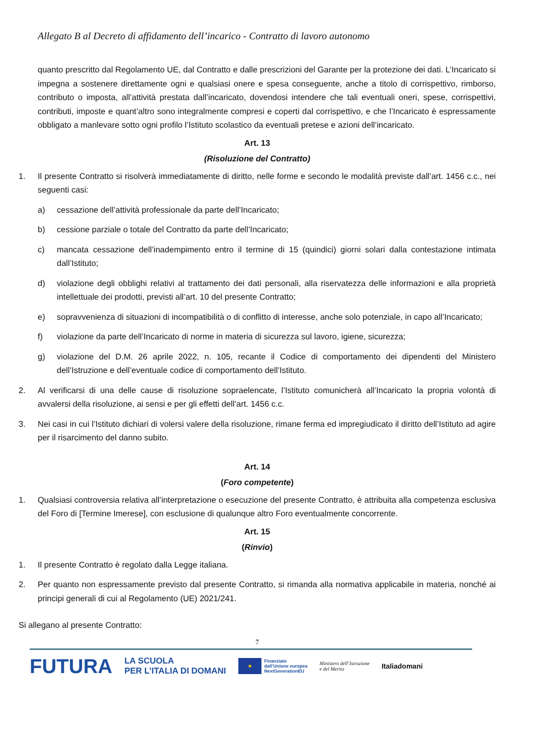Allegato B al Decreto di affidamento dell’incarico - Contratto di lavoro autonomo
quanto prescritto dal Regolamento UE, dal Contratto e dalle prescrizioni del Garante per la protezione dei dati. L’Incaricato si impegna a sostenere direttamente ogni e qualsiasi onere e spesa conseguente, anche a titolo di corrispettivo, rimborso, contributo o imposta, all’attività prestata dall’incaricato, dovendosi intendere che tali eventuali oneri, spese, corrispettivi, contributi, imposte e quant’altro sono integralmente compresi e coperti dal corrispettivo, e che l’Incaricato è espressamente obbligato a manlevare sotto ogni profilo l’Istituto scolastico da eventuali pretese e azioni dell’incaricato.
Art. 13
(Risoluzione del Contratto)
1. Il presente Contratto si risolverà immediatamente di diritto, nelle forme e secondo le modalità previste dall’art. 1456 c.c., nei seguenti casi:
a) cessazione dell’attività professionale da parte dell’Incaricato;
b) cessione parziale o totale del Contratto da parte dell’Incaricato;
c) mancata cessazione dell’inadempimento entro il termine di 15 (quindici) giorni solari dalla contestazione intimata dall’Istituto;
d) violazione degli obblighi relativi al trattamento dei dati personali, alla riservatezza delle informazioni e alla proprietà intellettuale dei prodotti, previsti all’art. 10 del presente Contratto;
e) sopravvenienza di situazioni di incompatibilità o di conflitto di interesse, anche solo potenziale, in capo all’Incaricato;
f) violazione da parte dell’Incaricato di norme in materia di sicurezza sul lavoro, igiene, sicurezza;
g) violazione del D.M. 26 aprile 2022, n. 105, recante il Codice di comportamento dei dipendenti del Ministero dell’Istruzione e dell’eventuale codice di comportamento dell’Istituto.
2. Al verificarsi di una delle cause di risoluzione sopraelencate, l’Istituto comunicherà all’Incaricato la propria volontà di avvalersi della risoluzione, ai sensi e per gli effetti dell’art. 1456 c.c.
3. Nei casi in cui l’Istituto dichiari di volersi valere della risoluzione, rimane ferma ed impregiudicato il diritto dell’Istituto ad agire per il risarcimento del danno subito.
Art. 14
(Foro competente)
1. Qualsiasi controversia relativa all’interpretazione o esecuzione del presente Contratto, è attribuita alla competenza esclusiva del Foro di [Termine Imerese], con esclusione di qualunque altro Foro eventualmente concorrente.
Art. 15
(Rinvio)
1. Il presente Contratto è regolato dalla Legge italiana.
2. Per quanto non espressamente previsto dal presente Contratto, si rimanda alla normativa applicabile in materia, nonché ai principi generali di cui al Regolamento (UE) 2021/241.
Si allegano al presente Contratto:
7
FUTURA LA SCUOLA
PER L’ITALIA DI DOMANI ★ Finanziato
dall’Unione europea
NextGenerationEU Ministero dell’Istruzione
e del Merito Italiadomani